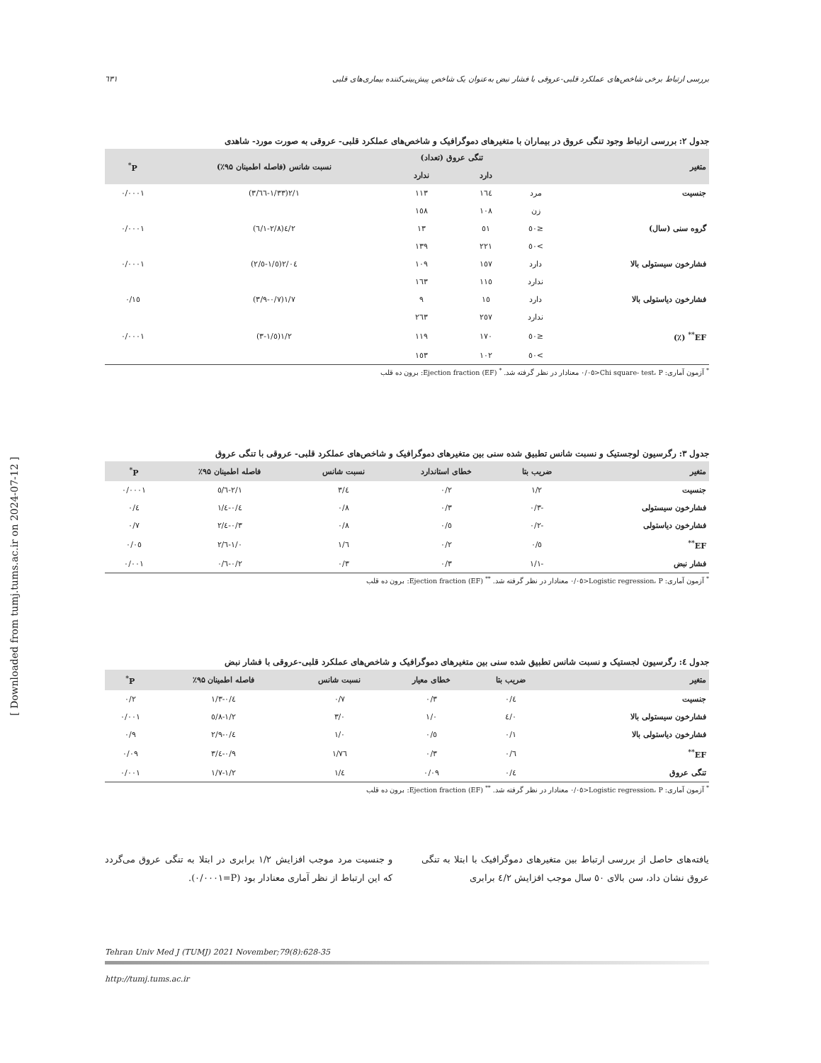بررسی ارتباط برخی شاخص‌های عملکرد قلبی-عروقی با فشار نبض به‌عنوان یک شاخص پیش‌بینی‌کننده بیماری‌های قلبی ٦٣١
جدول ۲: بررسی ارتباط وجود تنگی عروق در بیماران با متغیرهای دموگرافیک و شاخص‌های عملکرد قلبی- عروقی به صورت مورد- شاهدی
| متغیر | | تنگی عروق (تعداد) | | نسبت شانس (فاصله اطمینان ۹۵٪) | P<sup>*</sup> |
| --- | --- | --- | --- | --- | --- |
| | | دارد | ندارد | | |
| جنسیت | مرد | ١٦٤ | ١١٣ | ٢/١(١/٣٣-٣/٦٦) | ٠/٠٠٠١ |
| | زن | ١٠٨ | ١٥٨ | | |
| گروه سنی (سال) | ≤٥٠ | ٥١ | ١٣ | ٤/٢(٢/٨-٦/١) | ٠/٠٠٠١ |
| | >٥٠ | ٢٢١ | ١٣٩ | | |
| فشارخون سیستولی بالا | دارد | ١٥٧ | ١٠٩ | ٢/٠٤(١/٥-٢/٥) | ٠/٠٠٠١ |
| | ندارد | ١١٥ | ١٦٣ | | |
| فشارخون دیاستولی بالا | دارد | ١٥ | ٩ | ١/٧(٠/٧-٣/٩) | ٠/١٥ |
| | ندارد | ٢٥٧ | ٢٦٣ | | |
| EF<sup>**</sup> (٪) | ≤٥٠ | ١٧٠ | ١١٩ | ١/٢(١/٥-٣) | ٠/٠٠٠١ |
| | >٥٠ | ١٠٢ | ١٥٣ | | |
<sup>*</sup> آزمون آماری: Chi square- test، P<٠/٠٥ معنادار در نظر گرفته شد. <sup>*</sup> Ejection fraction (EF): برون ده قلب
جدول ۳: رگرسیون لوجستیک و نسبت شانس تطبیق شده سنی بین متغیرهای دموگرافیک و شاخص‌های عملکرد قلبی- عروقی با تنگی عروق
| متغیر | ضریب بتا | خطای استاندارد | نسبت شانس | فاصله اطمینان ۹۵٪ | P<sup>*</sup> |
| --- | --- | --- | --- | --- | --- |
| جنسیت | ١/٢ | ٠/٢ | ٣/٤ | ٢/١-٥/٦ | ٠/٠٠٠١ |
| فشارخون سیستولی | -٠/٣ | ٠/٣ | ٠/٨ | ٠/٤-١/٤ | ٠/٤ |
| فشارخون دیاستولی | -٠/٢ | ٠/٥ | ٠/٨ | ٠/٣-٢/٤ | ٠/٧ |
| EF<sup>**</sup> | ٠/٥ | ٠/٢ | ١/٦ | ١/٠-٢/٦ | ٠/٠٥ |
| فشار نبض | -١/١ | ٠/٣ | ٠/٣ | ٠/٢-٠/٦ | ٠/٠٠١ |
<sup>*</sup> آزمون آماری: Logistic regression، P<٠/٠٥ معنادار در نظر گرفته شد. <sup>**</sup> Ejection fraction (EF): برون ده قلب
جدول ٤: رگرسیون لجستیک و نسبت شانس تطبیق شده سنی بین متغیرهای دموگرافیک و شاخص‌های عملکرد قلبی-عروقی با فشار نبض
| متغیر | ضریب بتا | خطای معیار | نسبت شانس | فاصله اطمینان ۹۵٪ | P<sup>*</sup> |
| --- | --- | --- | --- | --- | --- |
| جنسیت | ٠/٤ | ٠/٣ | ٠/٧ | ٠/٤-١/٣ | ٠/٢ |
| فشارخون سیستولی بالا | ٤/٠ | ١/٠ | ٣/٠ | ١/٢-٥/٨ | ٠/٠٠١ |
| فشارخون دیاستولی بالا | ٠/١ | ٠/٥ | ١/٠ | ٠/٤-٢/٩ | ٠/٩ |
| EF<sup>**</sup> | ٠/٦ | ٠/٣ | ١/٧٦ | ٠/٩-٣/٤ | ٠/٠٩ |
| تنگی عروق | ٠/٤ | ٠/٠٩ | ١/٤ | ١/٢-١/٧ | ٠/٠٠١ |
<sup>*</sup> آزمون آماری: Logistic regression، P<٠/٠٥ معنادار در نظر گرفته شد. <sup>**</sup> Ejection fraction (EF): برون ده قلب
یافته‌های حاصل از بررسی ارتباط بین متغیرهای دموگرافیک با ابتلا به تنگی عروق نشان داد، سن بالای ٥٠ سال موجب افزایش ٤/٢ برابری
و جنسیت مرد موجب افزایش ١/٢ برابری در ابتلا به تنگی عروق می‌گردد که این ارتباط از نظر آماری معنادار بود (P=٠/٠٠٠١).
Tehran Univ Med J (TUMJ) 2021 November;79(8):628-35
http://tumj.tums.ac.ir
[ Downloaded from tumj.tums.ac.ir on 2024-07-12 ]